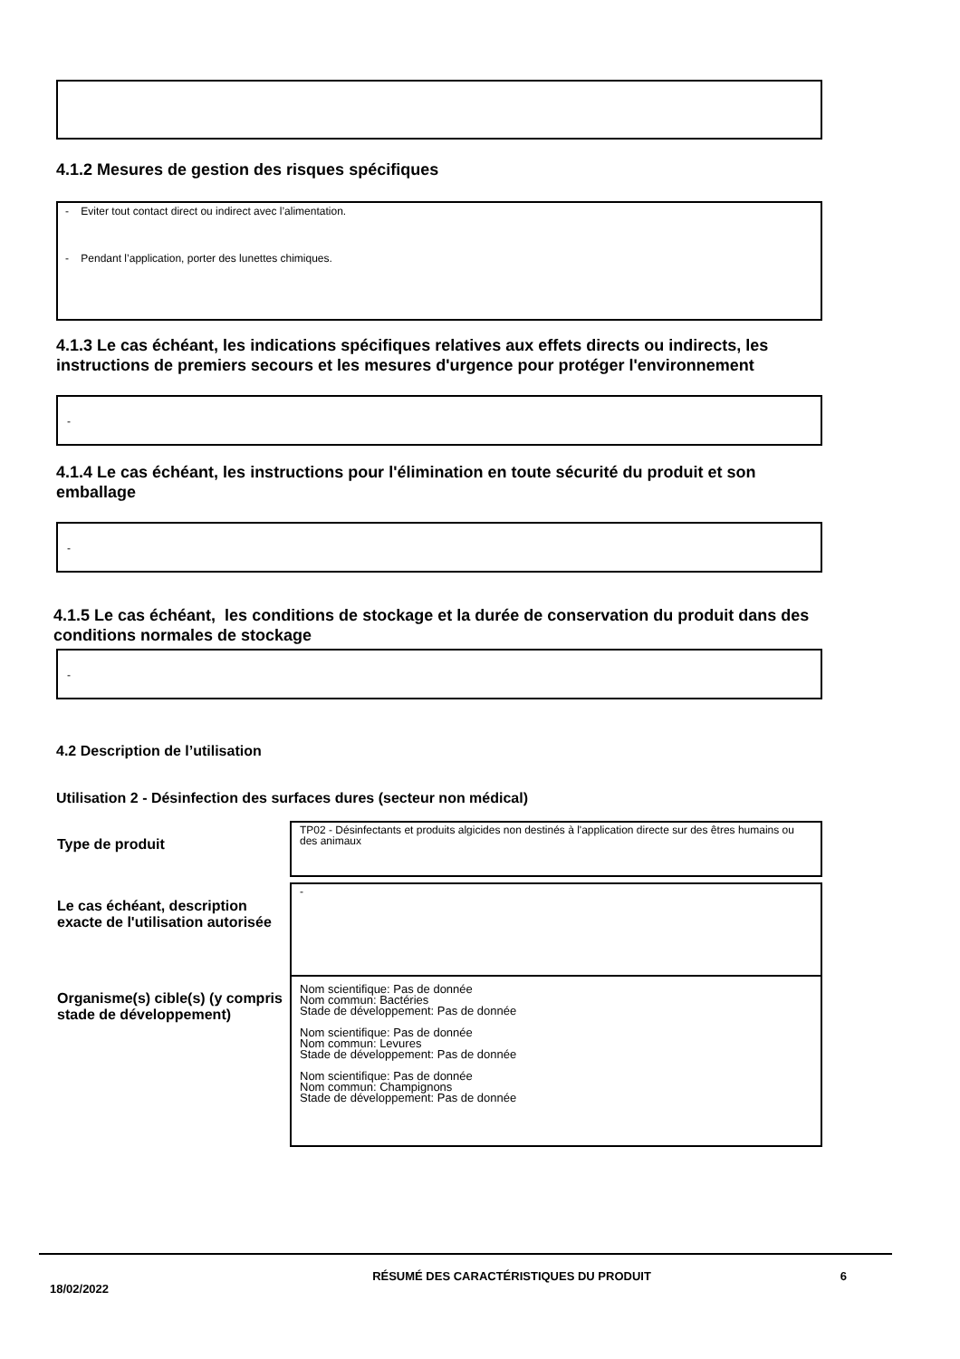4.1.2 Mesures de gestion des risques spécifiques
- Eviter tout contact direct ou indirect avec l’alimentation.
- Pendant l’application, porter des lunettes chimiques.
4.1.3 Le cas échéant, les indications spécifiques relatives aux effets directs ou indirects, les instructions de premiers secours et les mesures d'urgence pour protéger l'environnement
-
4.1.4 Le cas échéant, les instructions pour l'élimination en toute sécurité du produit et son emballage
-
4.1.5 Le cas échéant, les conditions de stockage et la durée de conservation du produit dans des conditions normales de stockage
-
4.2 Description de l’utilisation
Utilisation 2 - Désinfection des surfaces dures (secteur non médical)
| Type de produit | TP02 - Désinfectants et produits algicides non destinés à l'application directe sur des êtres humains ou des animaux |
| Le cas échéant, description exacte de l'utilisation autorisée | - |
| Organisme(s) cible(s) (y compris stade de développement) | Nom scientifique: Pas de donnée Nom commun: Bactéries Stade de développement: Pas de donnée Nom scientifique: Pas de donnée Nom commun: Levures Stade de développement: Pas de donnée Nom scientifique: Pas de donnée Nom commun: Champignons Stade de développement: Pas de donnée |
18/02/2022
RÉSUMÉ DES CARACTÉRISTIQUES DU PRODUIT 6